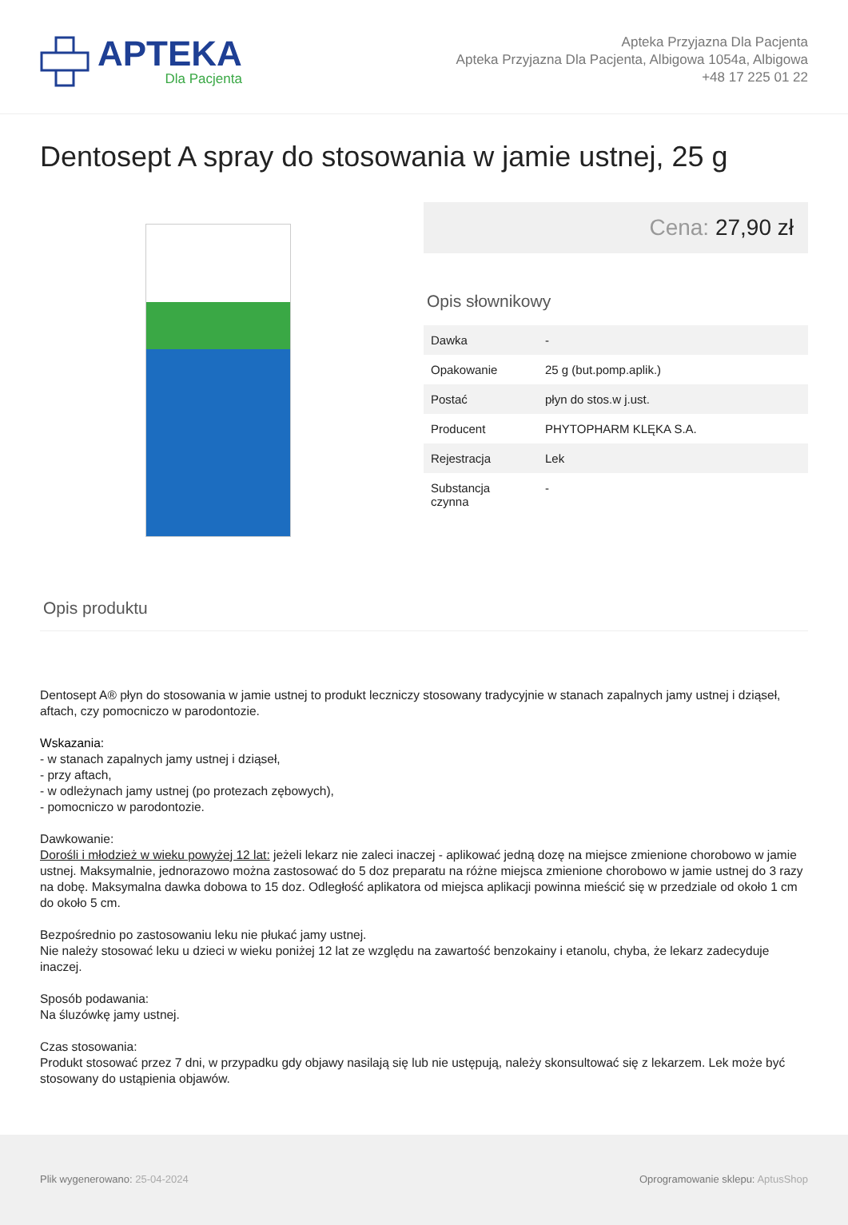APTEKA
Dla Pacjenta
Apteka Przyjazna Dla Pacjenta
Apteka Przyjazna Dla Pacjenta, Albigowa 1054a, Albigowa
+48 17 225 01 22
Dentosept A spray do stosowania w jamie ustnej, 25 g
Cena: 27,90 zł
Opis słownikowy
| Dawka | - |
| Opakowanie | 25 g (but.pomp.aplik.) |
| Postać | płyn do stos.w j.ust. |
| Producent | PHYTOPHARM KLĘKA S.A. |
| Rejestracja | Lek |
| Substancja czynna | - |
Opis produktu
Dentosept A® płyn do stosowania w jamie ustnej to produkt leczniczy stosowany tradycyjnie w stanach zapalnych jamy ustnej i dziąseł, aftach, czy pomocniczo w parodontozie.
Wskazania:
- w stanach zapalnych jamy ustnej i dziąseł,
- przy aftach,
- w odleżynach jamy ustnej (po protezach zębowych),
- pomocniczo w parodontozie.
Dawkowanie:
Dorośli i młodzież w wieku powyżej 12 lat: jeżeli lekarz nie zaleci inaczej - aplikować jedną dozę na miejsce zmienione chorobowo w jamie ustnej. Maksymalnie, jednorazowo można zastosować do 5 doz preparatu na różne miejsca zmienione chorobowo w jamie ustnej do 3 razy na dobę. Maksymalna dawka dobowa to 15 doz. Odległość aplikatora od miejsca aplikacji powinna mieścić się w przedziale od około 1 cm do około 5 cm.
Bezpośrednio po zastosowaniu leku nie płukać jamy ustnej.
Nie należy stosować leku u dzieci w wieku poniżej 12 lat ze względu na zawartość benzokainy i etanolu, chyba, że lekarz zadecyduje inaczej.
Sposób podawania:
Na śluzówkę jamy ustnej.
Czas stosowania:
Produkt stosować przez 7 dni, w przypadku gdy objawy nasilają się lub nie ustępują, należy skonsultować się z lekarzem. Lek może być stosowany do ustąpienia objawów.
Plik wygenerowano: 25-04-2024 Oprogramowanie sklepu: AptusShop